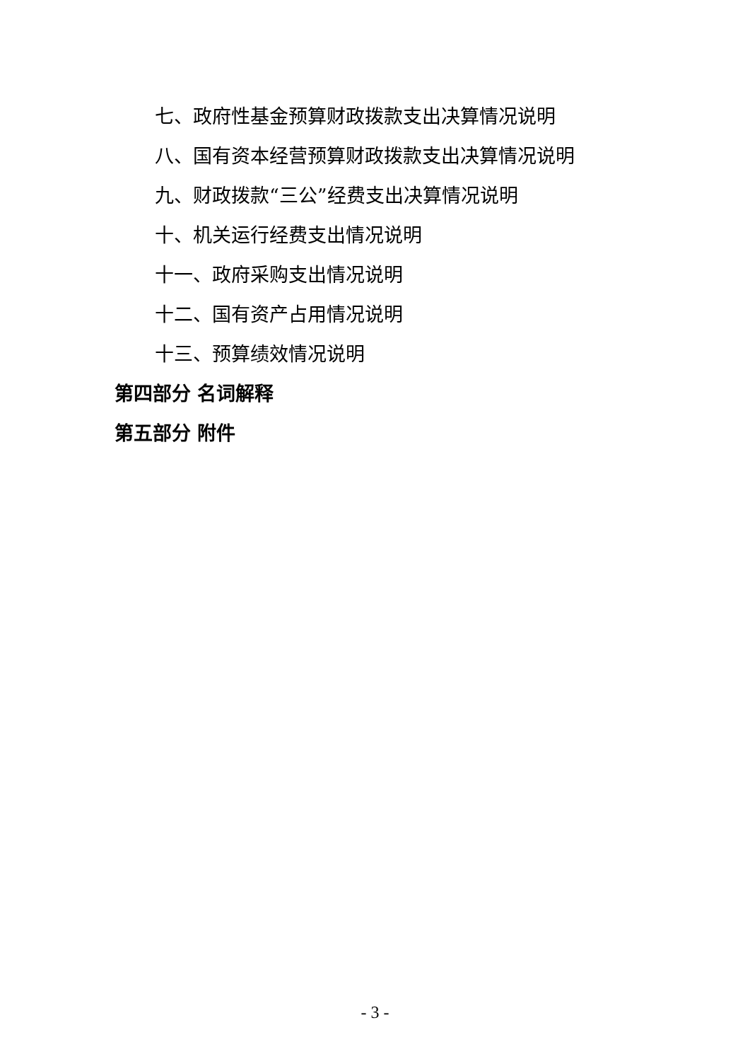七、政府性基金预算财政拨款支出决算情况说明
八、国有资本经营预算财政拨款支出决算情况说明
九、财政拨款“三公”经费支出决算情况说明
十、机关运行经费支出情况说明
十一、政府采购支出情况说明
十二、国有资产占用情况说明
十三、预算绩效情况说明
第四部分 名词解释
第五部分 附件
- 3 -